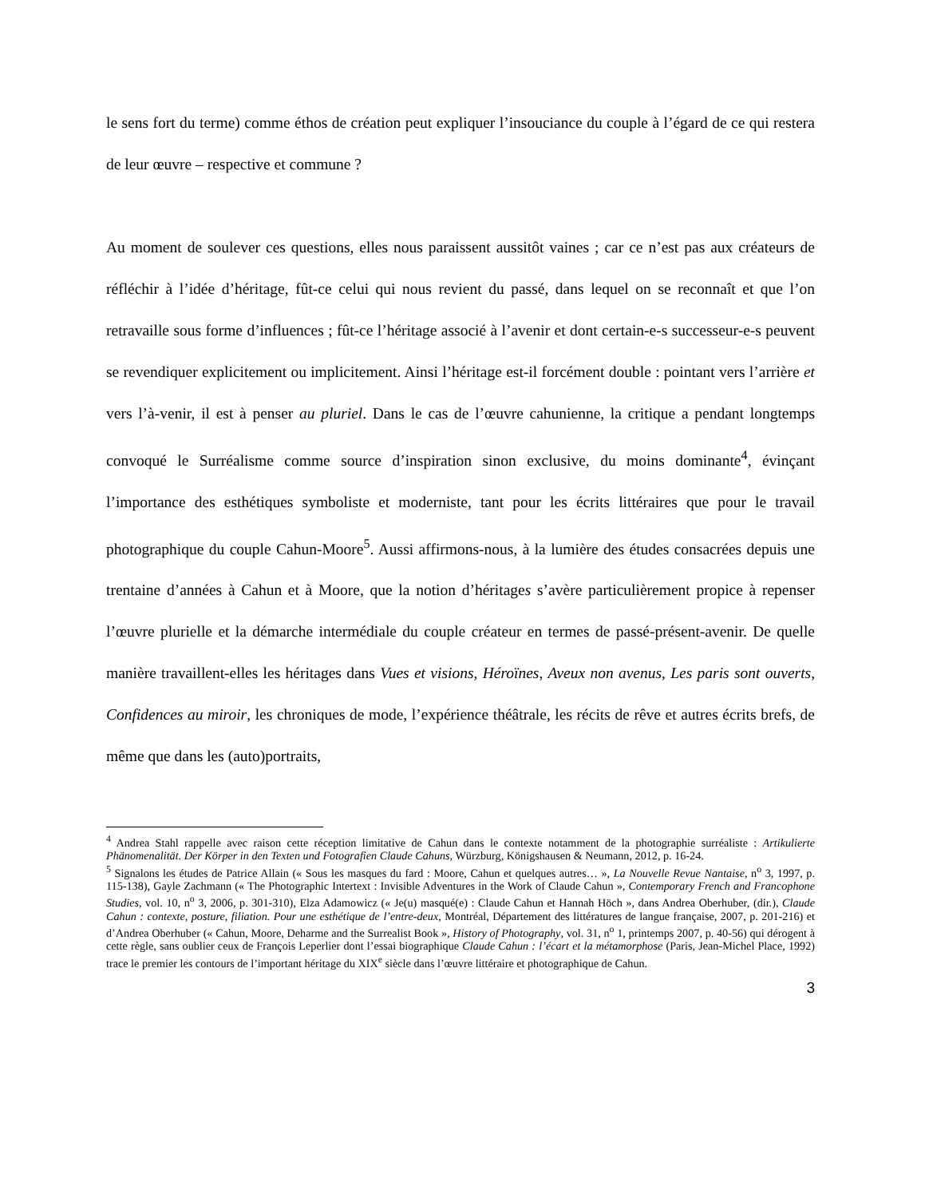le sens fort du terme) comme éthos de création peut expliquer l’insouciance du couple à l’égard de ce qui restera de leur œuvre – respective et commune ?
Au moment de soulever ces questions, elles nous paraissent aussitôt vaines ; car ce n’est pas aux créateurs de réfléchir à l’idée d’héritage, fût-ce celui qui nous revient du passé, dans lequel on se reconnaît et que l’on retravaille sous forme d’influences ; fût-ce l’héritage associé à l’avenir et dont certain-e-s successeur-e-s peuvent se revendiquer explicitement ou implicitement. Ainsi l’héritage est-il forcément double : pointant vers l’arrière et vers l’à-venir, il est à penser au pluriel. Dans le cas de l’œuvre cahunienne, la critique a pendant longtemps convoqué le Surréalisme comme source d’inspiration sinon exclusive, du moins dominante<sup>4</sup>, évinçant l’importance des esthétiques symboliste et moderniste, tant pour les écrits littéraires que pour le travail photographique du couple Cahun-Moore<sup>5</sup>. Aussi affirmons-nous, à la lumière des études consacrées depuis une trentaine d’années à Cahun et à Moore, que la notion d’héritages s’avère particulièrement propice à repenser l’œuvre plurielle et la démarche intermédiale du couple créateur en termes de passé-présent-avenir. De quelle manière travaillent-elles les héritages dans Vues et visions, Héroïnes, Aveux non avenus, Les paris sont ouverts, Confidences au miroir, les chroniques de mode, l’expérience théâtrale, les récits de rêve et autres écrits brefs, de même que dans les (auto)portraits,
<sup>4</sup> Andrea Stahl rappelle avec raison cette réception limitative de Cahun dans le contexte notamment de la photographie surréaliste : Artikulierte Phänomenalität. Der Körper in den Texten und Fotografien Claude Cahuns, Würzburg, Königshausen & Neumann, 2012, p. 16-24.
<sup>5</sup> Signalons les études de Patrice Allain (« Sous les masques du fard : Moore, Cahun et quelques autres… », La Nouvelle Revue Nantaise, n<sup>o</sup> 3, 1997, p. 115-138), Gayle Zachmann (« The Photographic Intertext : Invisible Adventures in the Work of Claude Cahun », Contemporary French and Francophone Studies, vol. 10, n<sup>o</sup> 3, 2006, p. 301-310), Elza Adamowicz (« Je(u) masqué(e) : Claude Cahun et Hannah Höch », dans Andrea Oberhuber, (dir.), Claude Cahun : contexte, posture, filiation. Pour une esthétique de l’entre-deux, Montréal, Département des littératures de langue française, 2007, p. 201-216) et d’Andrea Oberhuber (« Cahun, Moore, Deharme and the Surrealist Book », History of Photography, vol. 31, n<sup>o</sup> 1, printemps 2007, p. 40-56) qui dérogent à cette règle, sans oublier ceux de François Leperlier dont l’essai biographique Claude Cahun : l’écart et la métamorphose (Paris, Jean-Michel Place, 1992) trace le premier les contours de l’important héritage du XIX<sup>e</sup> siècle dans l’œuvre littéraire et photographique de Cahun.
3